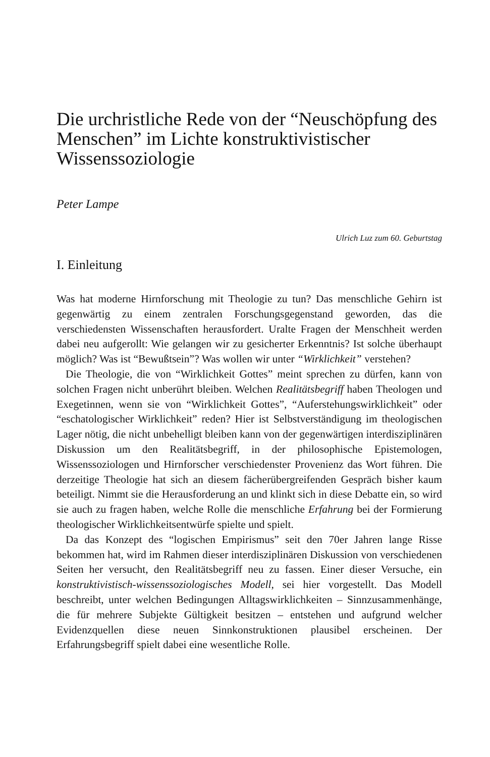Die urchristliche Rede von der “Neuschöpfung des Menschen” im Lichte konstruktivistischer Wissenssoziologie
Peter Lampe
Ulrich Luz zum 60. Geburtstag
I. Einleitung
Was hat moderne Hirnforschung mit Theologie zu tun? Das menschliche Gehirn ist gegenwärtig zu einem zentralen Forschungsgegenstand geworden, das die verschiedensten Wissenschaften herausfordert. Uralte Fragen der Menschheit werden dabei neu aufgerollt: Wie gelangen wir zu gesicherter Erkenntnis? Ist solche überhaupt möglich? Was ist “Bewußtsein”? Was wollen wir unter “Wirklichkeit” verstehen?
Die Theologie, die von “Wirklichkeit Gottes” meint sprechen zu dürfen, kann von solchen Fragen nicht unberührt bleiben. Welchen Realitätsbegriff haben Theologen und Exegetinnen, wenn sie von “Wirklichkeit Gottes”, “Auferstehungswirklichkeit” oder “eschatologischer Wirklichkeit” reden? Hier ist Selbstverständigung im theologischen Lager nötig, die nicht unbehelligt bleiben kann von der gegenwärtigen interdisziplinären Diskussion um den Realitätsbegriff, in der philosophische Epistemologen, Wissenssoziologen und Hirnforscher verschiedenster Provenienz das Wort führen. Die derzeitige Theologie hat sich an diesem fächerübergreifenden Gespräch bisher kaum beteiligt. Nimmt sie die Herausforderung an und klinkt sich in diese Debatte ein, so wird sie auch zu fragen haben, welche Rolle die menschliche Erfahrung bei der Formierung theologischer Wirklichkeitsentwürfe spielte und spielt.
Da das Konzept des “logischen Empirismus” seit den 70er Jahren lange Risse bekommen hat, wird im Rahmen dieser interdisziplinären Diskussion von verschiedenen Seiten her versucht, den Realitätsbegriff neu zu fassen. Einer dieser Versuche, ein konstruktivistisch-wissenssoziologisches Modell, sei hier vorgestellt. Das Modell beschreibt, unter welchen Bedingungen Alltagswirklichkeiten – Sinnzusammenhänge, die für mehrere Subjekte Gültigkeit besitzen – entstehen und aufgrund welcher Evidenzquellen diese neuen Sinnkonstruktionen plausibel erscheinen. Der Erfahrungsbegriff spielt dabei eine wesentliche Rolle.